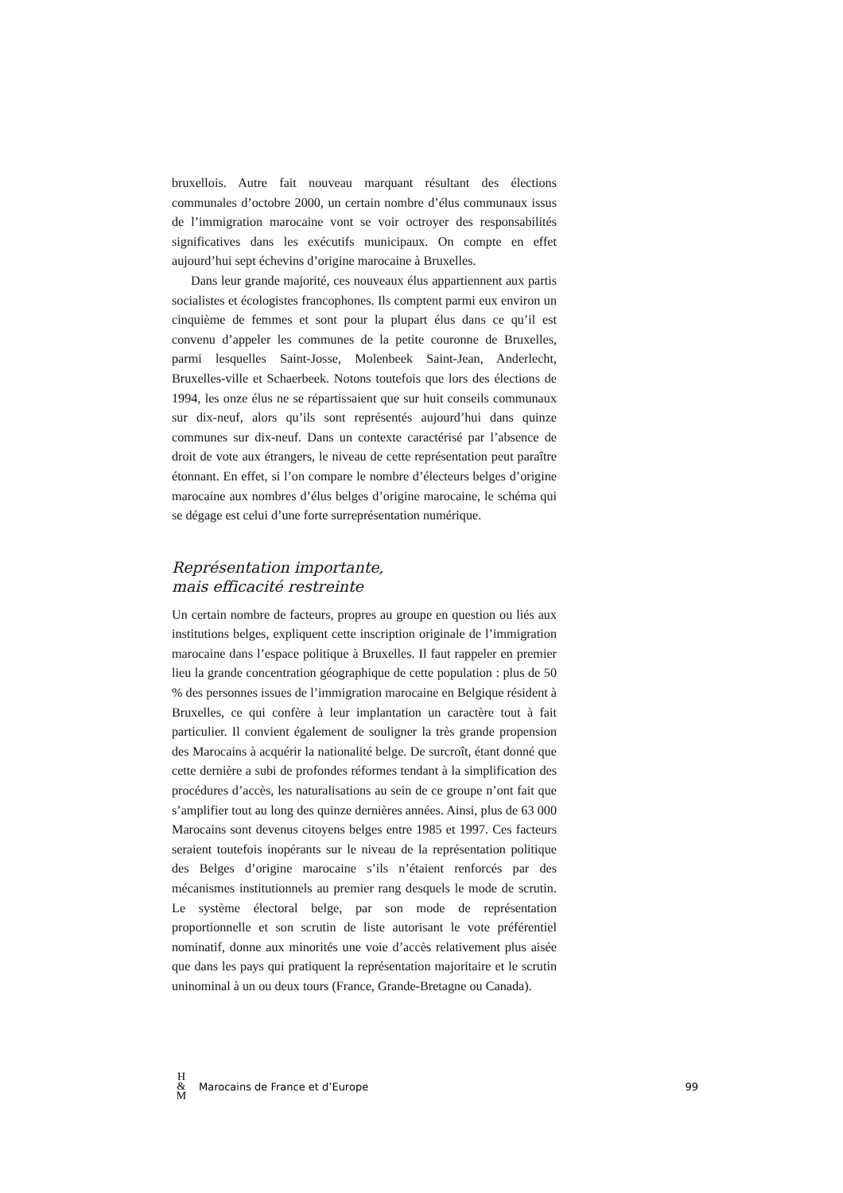bruxellois. Autre fait nouveau marquant résultant des élections communales d’octobre 2000, un certain nombre d’élus communaux issus de l’immigration marocaine vont se voir octroyer des responsabilités significatives dans les exécutifs municipaux. On compte en effet aujourd’hui sept échevins d’origine marocaine à Bruxelles.
Dans leur grande majorité, ces nouveaux élus appartiennent aux partis socialistes et écologistes francophones. Ils comptent parmi eux environ un cinquième de femmes et sont pour la plupart élus dans ce qu’il est convenu d’appeler les communes de la petite couronne de Bruxelles, parmi lesquelles Saint-Josse, Molenbeek Saint-Jean, Anderlecht, Bruxelles-ville et Schaerbeek. Notons toutefois que lors des élections de 1994, les onze élus ne se répartissaient que sur huit conseils communaux sur dix-neuf, alors qu’ils sont représentés aujourd’hui dans quinze communes sur dix-neuf. Dans un contexte caractérisé par l’absence de droit de vote aux étrangers, le niveau de cette représentation peut paraître étonnant. En effet, si l’on compare le nombre d’électeurs belges d’origine marocaine aux nombres d’élus belges d’origine marocaine, le schéma qui se dégage est celui d’une forte surreprésentation numérique.
Représentation importante,
mais efficacité restreinte
Un certain nombre de facteurs, propres au groupe en question ou liés aux institutions belges, expliquent cette inscription originale de l’immigration marocaine dans l’espace politique à Bruxelles. Il faut rappeler en premier lieu la grande concentration géographique de cette population : plus de 50 % des personnes issues de l’immigration marocaine en Belgique résident à Bruxelles, ce qui confère à leur implantation un caractère tout à fait particulier. Il convient également de souligner la très grande propension des Marocains à acquérir la nationalité belge. De surcroît, étant donné que cette dernière a subi de profondes réformes tendant à la simplification des procédures d’accès, les naturalisations au sein de ce groupe n’ont fait que s’amplifier tout au long des quinze dernières années. Ainsi, plus de 63 000 Marocains sont devenus citoyens belges entre 1985 et 1997. Ces facteurs seraient toutefois inopérants sur le niveau de la représentation politique des Belges d’origine marocaine s’ils n’étaient renforcés par des mécanismes institutionnels au premier rang desquels le mode de scrutin. Le système électoral belge, par son mode de représentation proportionnelle et son scrutin de liste autorisant le vote préférentiel nominatif, donne aux minorités une voie d’accès relativement plus aisée que dans les pays qui pratiquent la représentation majoritaire et le scrutin uninominal à un ou deux tours (France, Grande-Bretagne ou Canada).
H
&
M
Marocains de France et d’Europe 99